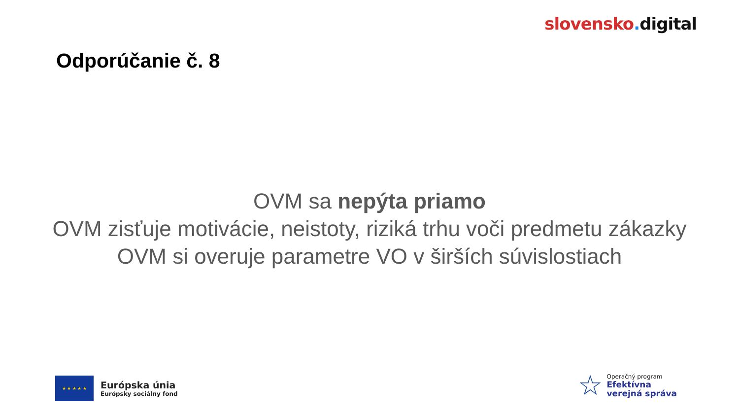slovensko. digital
Odporúčanie č. 8
OVM sa nepýta priamo
OVM zisťuje motivácie, neistoty, riziká trhu voči predmetu zákazky
OVM si overuje parametre VO v širších súvislostiach
★ ★ ★ ★ ★
Európska únia
Európsky sociálny fond
☆
Operačný program
Efektívna
verejná správa